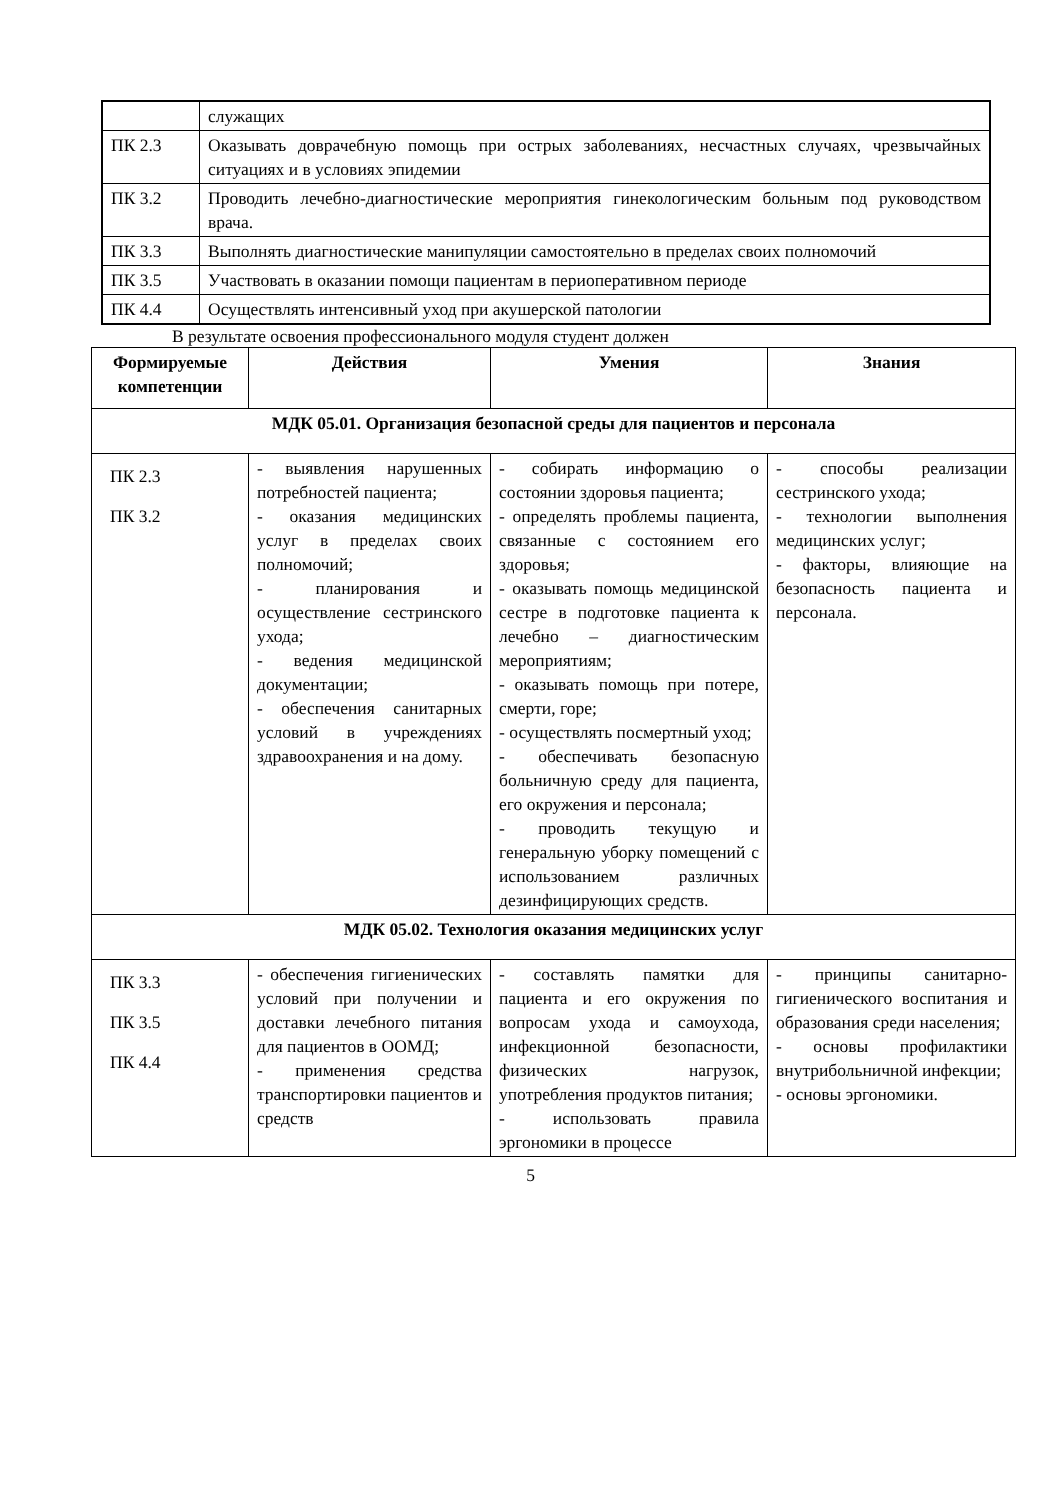| | служащих |
| ПК 2.3 | Оказывать доврачебную помощь при острых заболеваниях, несчастных случаях, чрезвычайных ситуациях и в условиях эпидемии |
| ПК 3.2 | Проводить лечебно-диагностические мероприятия гинекологическим больным под руководством врача. |
| ПК 3.3 | Выполнять диагностические манипуляции самостоятельно в пределах своих полномочий |
| ПК 3.5 | Участвовать в оказании помощи пациентам в периоперативном периоде |
| ПК 4.4 | Осуществлять интенсивный уход при акушерской патологии |
В результате освоения профессионального модуля студент должен
| Формируемые компетенции | Действия | Умения | Знания |
| --- | --- | --- | --- |
| МДК 05.01. Организация безопасной среды для пациентов и персонала | | | |
| ПК 2.3 ПК 3.2 | - выявления нарушенных потребностей пациента; - оказания медицинских услуг в пределах своих полномочий; - планирования и осуществление сестринского ухода; - ведения медицинской документации; - обеспечения санитарных условий в учреждениях здравоохранения и на дому. | - собирать информацию о состоянии здоровья пациента; - определять проблемы пациента, связанные с состоянием его здоровья; - оказывать помощь медицинской сестре в подготовке пациента к лечебно – диагностическим мероприятиям; - оказывать помощь при потере, смерти, горе; - осуществлять посмертный уход; - обеспечивать безопасную больничную среду для пациента, его окружения и персонала; - проводить текущую и генеральную уборку помещений с использованием различных дезинфицирующих средств. | - способы реализации сестринского ухода; - технологии выполнения медицинских услуг; - факторы, влияющие на безопасность пациента и персонала. |
| МДК 05.02. Технология оказания медицинских услуг | | | |
| ПК 3.3 ПК 3.5 ПК 4.4 | - обеспечения гигиенических условий при получении и доставки лечебного питания для пациентов в ООМД; - применения средства транспортировки пациентов и средств | - составлять памятки для пациента и его окружения по вопросам ухода и самоухода, инфекционной безопасности, физических нагрузок, употребления продуктов питания; - использовать правила эргономики в процессе | - принципы санитарно-гигиенического воспитания и образования среди населения; - основы профилактики внутрибольничной инфекции; - основы эргономики. |
5